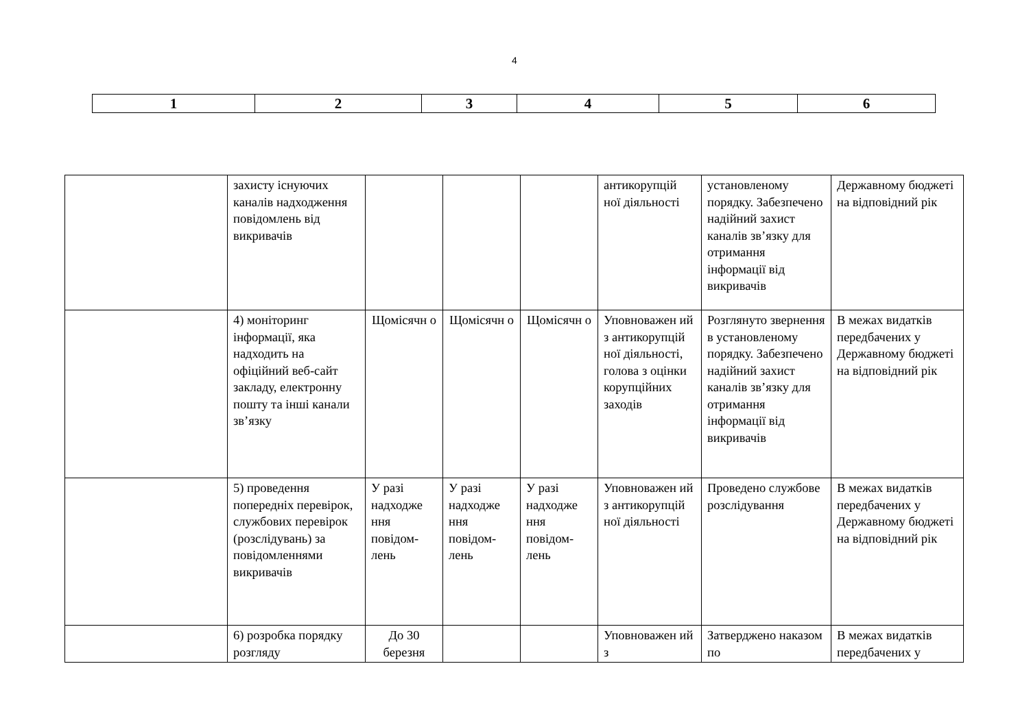4
| 1 | 2 | 3 | 4 | 5 | 6 |
| | захисту існуючих каналів надходження повідомлень від викривачів | | | | антикорупцій ної діяльності | установленому порядку. Забезпечено надійний захист каналів зв’язку для отримання інформації від викривачів | Державному бюджеті на відповідний рік |
| | 4) моніторинг інформації, яка надходить на офіційний веб-сайт закладу, електронну пошту та інші канали зв’язку | Щомісячн о | Щомісячн о | Щомісячн о | Уповноважен ий з антикорупцій ної діяльності, голова з оцінки корупційних заходів | Розглянуто звернення в установленому порядку. Забезпечено надійний захист каналів зв’язку для отримання інформації від викривачів | В межах видатків передбачених у Державному бюджеті на відповідний рік |
| | 5) проведення попередніх перевірок, службових перевірок (розслідувань) за повідомленнями викривачів | У разі надходже ння повідом-лень | У разі надходже ння повідом-лень | У разі надходже ння повідом-лень | Уповноважен ий з антикорупцій ної діяльності | Проведено службове розслідування | В межах видатків передбачених у Державному бюджеті на відповідний рік |
| | 6) розробка порядку розгляду | До 30 березня | | | Уповноважен ий з | Затверджено наказом по | В межах видатків передбачених у |